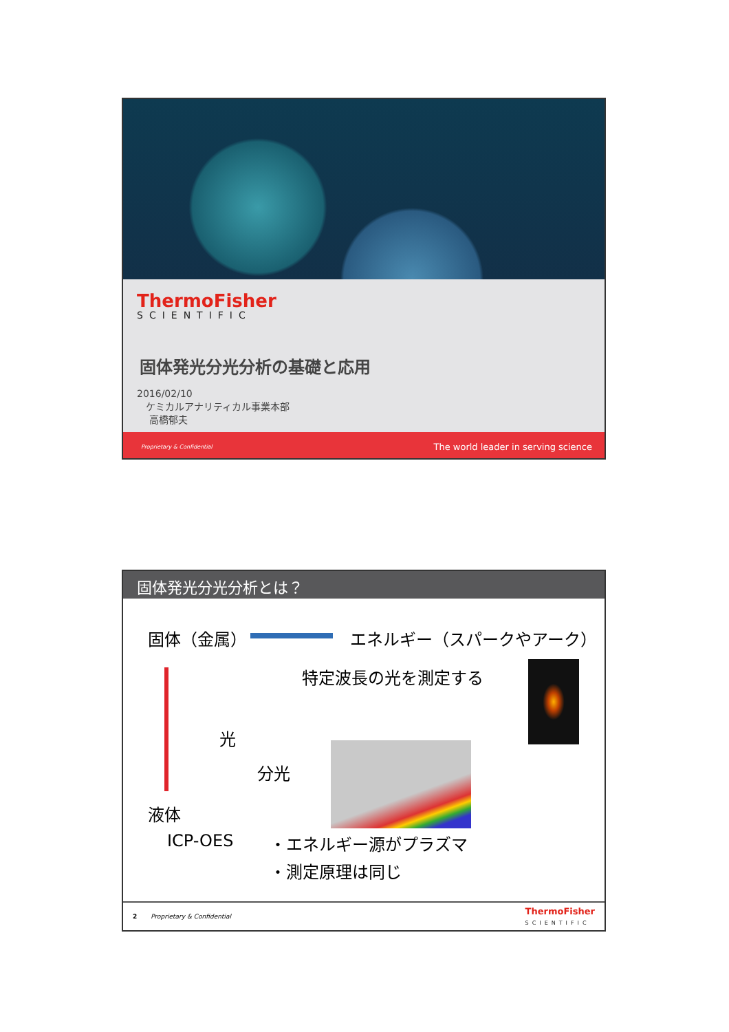ThermoFisher
SCIENTIFIC
固体発光分光分析の基礎と応用
2016/02/10
ケミカルアナリティカル事業本部
高橋郁夫
Proprietary & Confidential The world leader in serving science
固体発光分光分析とは？
固体（金属） エネルギー（スパークやアーク）
特定波長の光を測定する
光
分光
液体
ICP-OES ・エネルギー源がプラズマ
・測定原理は同じ
2 Proprietary & Confidential ThermoFisher
SCIENTIFIC